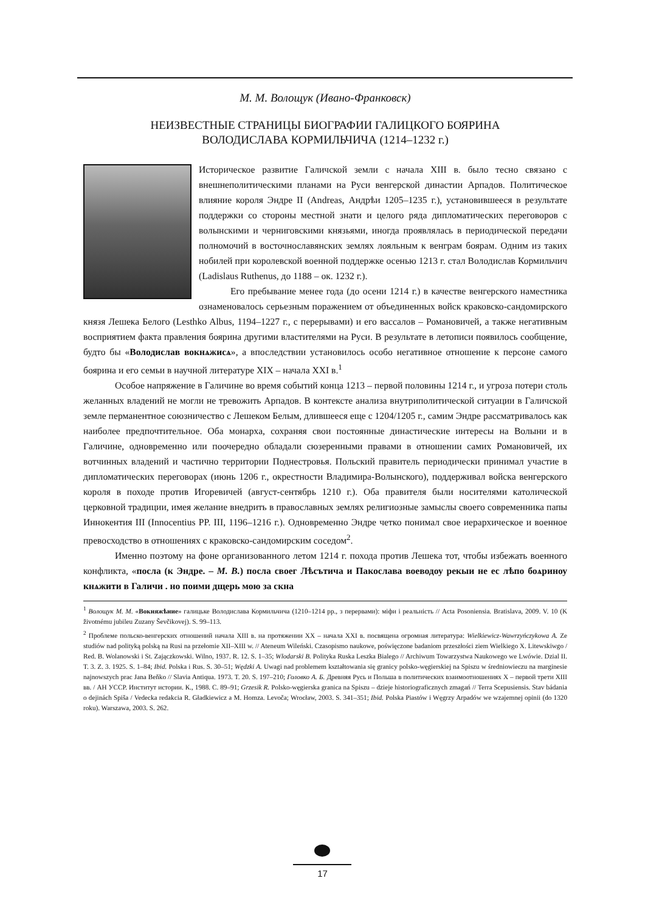М. М. Волощук (Ивано-Франковск)
НЕИЗВЕСТНЫЕ СТРАНИЦЫ БИОГРАФИИ ГАЛИЦКОГО БОЯРИНА
ВОЛОДИСЛАВА КОРМИЛЬЧИЧА (1214–1232 г.)
Историческое развитие Галичской земли с начала XIII в. было тесно связано с внешнеполитическими планами на Руси венгерской династии Арпадов. Политическое влияние короля Эндре II (Andreas, Андрѣи 1205–1235 г.), установившееся в результате поддержки со стороны местной знати и целого ряда дипломатических переговоров с волынскими и черниговскими князьями, иногда проявлялась в периодической передачи полномочий в восточнославянских землях лояльным к венграм боярам. Одним из таких нобилей при королевской военной поддержке осенью 1213 г. стал Володислав Кормильчич (Ladislaus Ruthenus, до 1188 – ок. 1232 г.).
Его пребывание менее года (до осени 1214 г.) в качестве венгерского наместника ознаменовалось серьезным поражением от объединенных войск краковско-сандомирского князя Лешека Белого (Lesthko Albus, 1194–1227 г., с перерывами) и его вассалов – Романовичей, а также негативным восприятием факта правления боярина другими властителями на Руси. В результате в летописи появилось сообщение, будто бы «Володислав вокнѧжисѧ», а впоследствии установилось особо негативное отношение к персоне самого боярина и его семьи в научной литературе XIX – начала XXI в.<sup>1</sup>
Особое напряжение в Галичине во время событий конца 1213 – первой половины 1214 г., и угроза потери столь желанных владений не могли не тревожить Арпадов. В контексте анализа внутриполитической ситуации в Галичской земле перманентное союзничество с Лешеком Белым, длившееся еще с 1204/1205 г., самим Эндре рассматривалось как наиболее предпочтительное. Оба монарха, сохраняя свои постоянные династические интересы на Волыни и в Галичине, одновременно или поочередно обладали сюзеренными правами в отношении самих Романовичей, их вотчинных владений и частично территории Поднестровья. Польский правитель периодически принимал участие в дипломатических переговорах (июнь 1206 г., окрестности Владимира-Волынского), поддерживал войска венгерского короля в походе против Игоревичей (август-сентябрь 1210 г.). Оба правителя были носителями католической церковной традиции, имея желание внедрить в православных землях религиозные замыслы своего современника папы Иннокентия III (Innocentius PP. III, 1196–1216 г.). Одновременно Эндре четко понимал свое иерархическое и военное превосходство в отношениях с краковско-сандомирским соседом<sup>2</sup>.
Именно поэтому на фоне организованного летом 1214 г. похода против Лешека тот, чтобы избежать военного конфликта, «посла (к Эндре. – М. В.) посла своег Лѣсътича и Пакослава воеводоу рекыи не ес лѣпо боѧриноу кнѧжити в Галичи . но поими дщерь мою за скна
<sup>1</sup> Волощук М. М. «Вокняжѣние» галицьке Володислава Кормильчича (1210–1214 рр., з перервами): міфи і реальність // Acta Posoniensia. Bratislava, 2009. V. 10 (K životnému jubileu Zuzany Ševčikovej). S. 99–113.
<sup>2</sup> Проблеме польско-венгерских отношений начала XIII в. на протяжении XX – начала XXI в. посвящена огромная литература: Wielkiewicz-Wawrzyńczykowa A. Ze studiów nad polityką polską na Rusi na przełomie XII–XIII w. // Ateneum Wileński. Czasopismo naukowe, poświęczone badaniom przeszłości ziem Wielkiego X. Litewskiwgo / Red. B. Wolanowski i St. Zajączkowski. Wilno, 1937. R. 12. S. 1–35; Wlodarski B. Polityka Ruska Leszka Bialego // Archiwum Towarzystwa Naukowego we Lwówie. Dzial II. T. 3. Z. 3. 1925. S. 1–84; Ibid. Polska i Rus. S. 30–51; Wędzki A. Uwagi nad problemem kształtowania się granicy polsko-węgierskiej na Spiszu w średniowieczu na marginesie najnowszych prac Jana Beňko // Slavia Antiqua. 1973. T. 20. S. 197–210; Головко А. Б. Древняя Русь и Польша в политических взаимоотношениях X – первой трети XIII вв. / АН УССР. Институт истории. К., 1988. С. 89–91; Grzesik R. Polsko-węgierska granica na Spiszu – dzieje historiograficznych zmagań // Terra Scepusiensis. Stav bádania o dejinách Spiša / Vedecka redakcia R. Gładkiewicz a M. Homza. Levoča; Wrocław, 2003. S. 341–351; Ibid. Polska Piastów i Węgrzy Arpadów we wzajemnej opinii (do 1320 roku). Warszawa, 2003. S. 262.
17